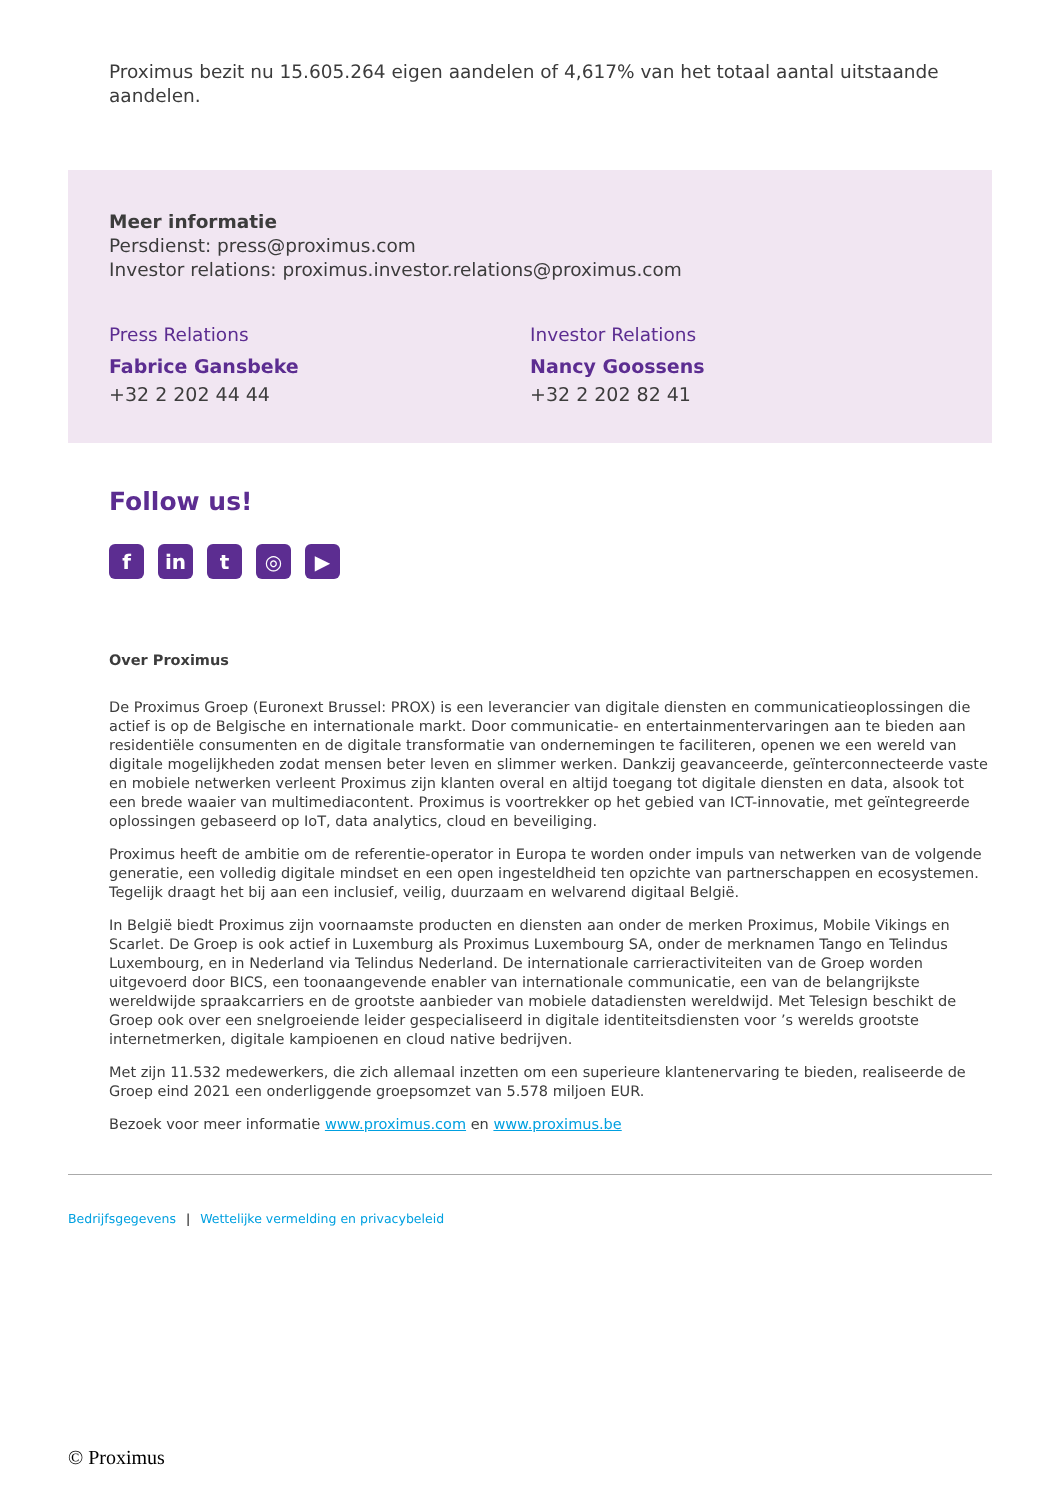Proximus bezit nu 15.605.264 eigen aandelen of 4,617% van het totaal aantal uitstaande aandelen.
Meer informatie
Persdienst: press@proximus.com
Investor relations: proximus.investor.relations@proximus.com
Press Relations
Fabrice Gansbeke
+32 2 202 44 44
Investor Relations
Nancy Goossens
+32 2 202 82 41
Follow us!
f in t ◎ ▶
Over Proximus
De Proximus Groep (Euronext Brussel: PROX) is een leverancier van digitale diensten en communicatieoplossingen die actief is op de Belgische en internationale markt. Door communicatie- en entertainmentervaringen aan te bieden aan residentiële consumenten en de digitale transformatie van ondernemingen te faciliteren, openen we een wereld van digitale mogelijkheden zodat mensen beter leven en slimmer werken. Dankzij geavanceerde, geïnterconnecteerde vaste en mobiele netwerken verleent Proximus zijn klanten overal en altijd toegang tot digitale diensten en data, alsook tot een brede waaier van multimediacontent. Proximus is voortrekker op het gebied van ICT-innovatie, met geïntegreerde oplossingen gebaseerd op IoT, data analytics, cloud en beveiliging.
Proximus heeft de ambitie om de referentie-operator in Europa te worden onder impuls van netwerken van de volgende generatie, een volledig digitale mindset en een open ingesteldheid ten opzichte van partnerschappen en ecosystemen. Tegelijk draagt het bij aan een inclusief, veilig, duurzaam en welvarend digitaal België.
In België biedt Proximus zijn voornaamste producten en diensten aan onder de merken Proximus, Mobile Vikings en Scarlet. De Groep is ook actief in Luxemburg als Proximus Luxembourg SA, onder de merknamen Tango en Telindus Luxembourg, en in Nederland via Telindus Nederland. De internationale carrieractiviteiten van de Groep worden uitgevoerd door BICS, een toonaangevende enabler van internationale communicatie, een van de belangrijkste wereldwijde spraakcarriers en de grootste aanbieder van mobiele datadiensten wereldwijd. Met Telesign beschikt de Groep ook over een snelgroeiende leider gespecialiseerd in digitale identiteitsdiensten voor ’s werelds grootste internetmerken, digitale kampioenen en cloud native bedrijven.
Met zijn 11.532 medewerkers, die zich allemaal inzetten om een superieure klantenervaring te bieden, realiseerde de Groep eind 2021 een onderliggende groepsomzet van 5.578 miljoen EUR.
Bezoek voor meer informatie www.proximus.com en www.proximus.be
Bedrijfsgegevens | Wettelijke vermelding en privacybeleid
© Proximus